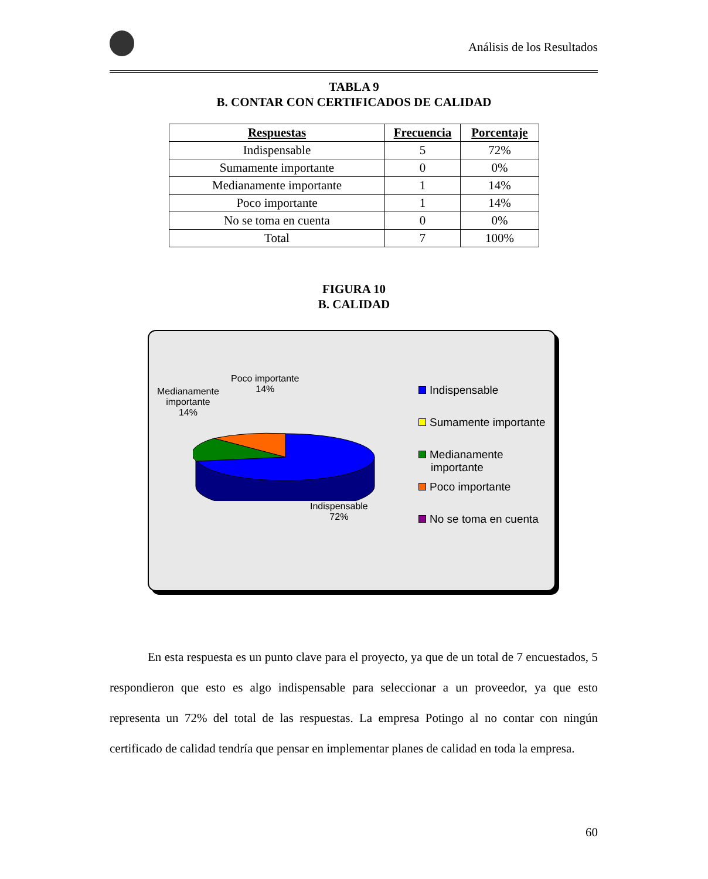Análisis de los Resultados
TABLA 9
B. CONTAR CON CERTIFICADOS DE CALIDAD
| Respuestas | Frecuencia | Porcentaje |
| --- | --- | --- |
| Indispensable | 5 | 72% |
| Sumamente importante | 0 | 0% |
| Medianamente importante | 1 | 14% |
| Poco importante | 1 | 14% |
| No se toma en cuenta | 0 | 0% |
| Total | 7 | 100% |
FIGURA 10
B. CALIDAD
Poco importante
14%
Medianamente
importante
14%
Indispensable
72%
Indispensable
Sumamente importante
Medianamente
importante
Poco importante
No se toma en cuenta
En esta respuesta es un punto clave para el proyecto, ya que de un total de 7 encuestados, 5 respondieron que esto es algo indispensable para seleccionar a un proveedor, ya que esto representa un 72% del total de las respuestas. La empresa Potingo al no contar con ningún certificado de calidad tendría que pensar en implementar planes de calidad en toda la empresa.
60